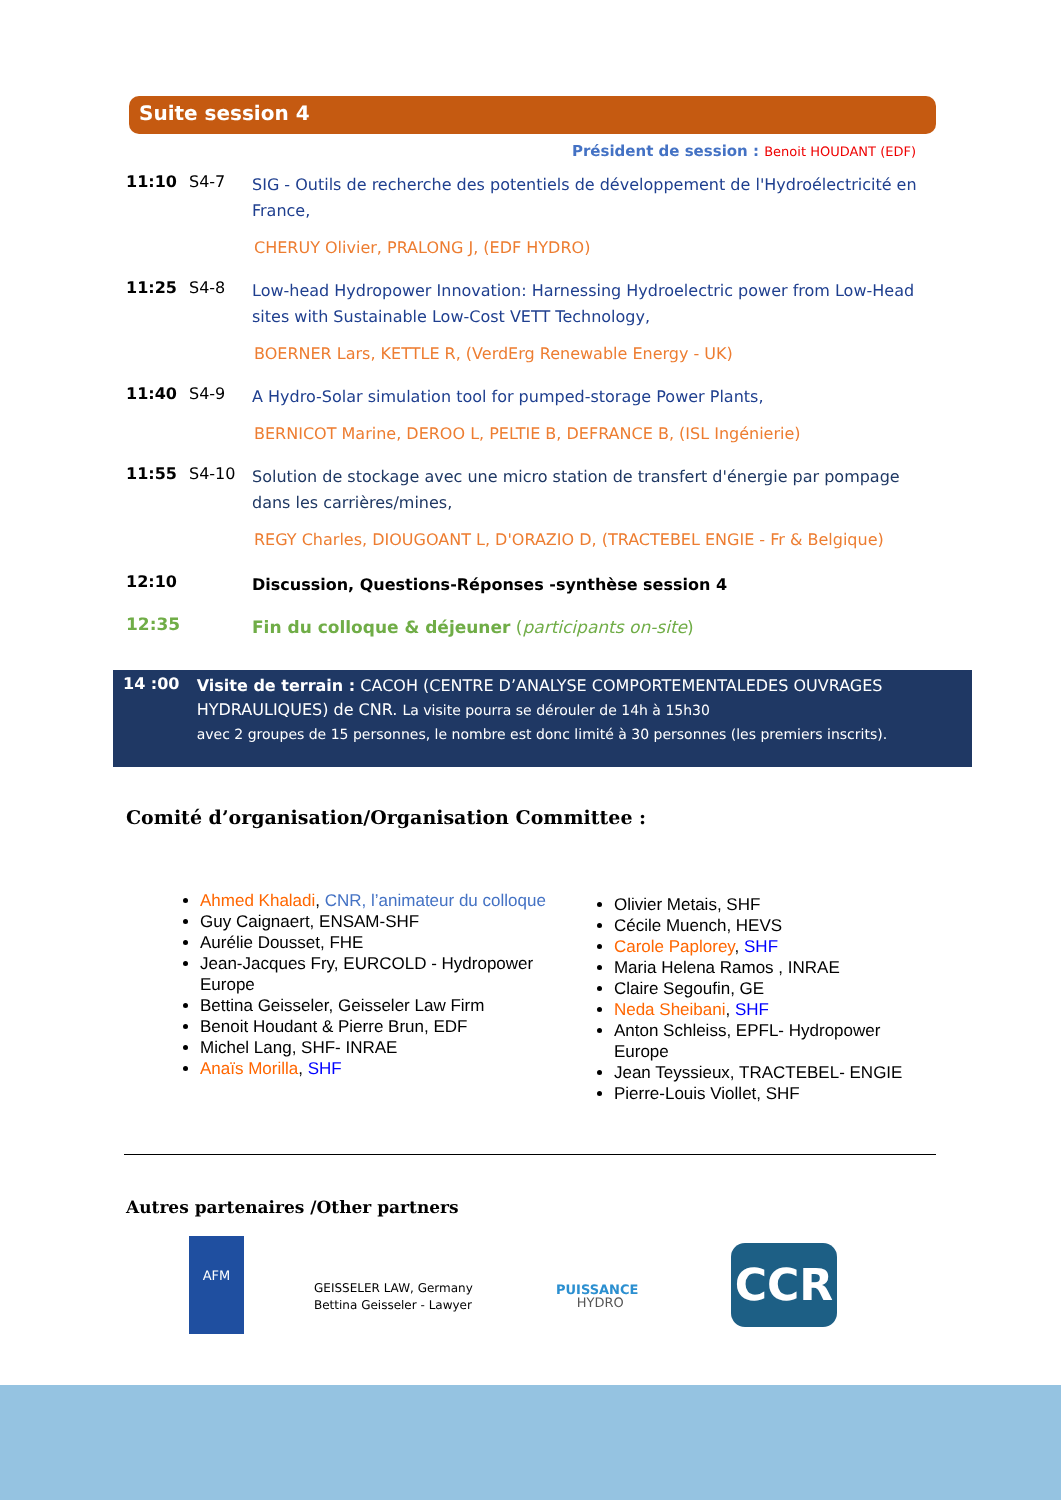Suite session 4
Président de session : Benoit HOUDANT (EDF)
11:10 S4-7
SIG - Outils de recherche des potentiels de développement de l'Hydroélectricité en France,
CHERUY Olivier, PRALONG J, (EDF HYDRO)
11:25 S4-8
Low-head Hydropower Innovation: Harnessing Hydroelectric power from Low-Head sites with Sustainable Low-Cost VETT Technology,
BOERNER Lars, KETTLE R, (VerdErg Renewable Energy - UK)
11:40 S4-9
A Hydro-Solar simulation tool for pumped-storage Power Plants,
BERNICOT Marine, DEROO L, PELTIE B, DEFRANCE B, (ISL Ingénierie)
11:55 S4-10
Solution de stockage avec une micro station de transfert d'énergie par pompage dans les carrières/mines,
REGY Charles, DIOUGOANT L, D'ORAZIO D, (TRACTEBEL ENGIE - Fr & Belgique)
12:10
Discussion, Questions-Réponses -synthèse session 4
12:35
Fin du colloque & déjeuner (participants on-site)
14 :00
Visite de terrain : CACOH (CENTRE D’ANALYSE COMPORTEMENTALEDES OUVRAGES HYDRAULIQUES) de CNR. La visite pourra se dérouler de 14h à 15h30
avec 2 groupes de 15 personnes, le nombre est donc limité à 30 personnes (les premiers inscrits).
Comité d’organisation/Organisation Committee :
Ahmed Khaladi, CNR, l’animateur du colloque
Guy Caignaert, ENSAM-SHF
Aurélie Dousset, FHE
Jean-Jacques Fry, EURCOLD - Hydropower Europe
Bettina Geisseler, Geisseler Law Firm
Benoit Houdant & Pierre Brun, EDF
Michel Lang, SHF- INRAE
Anaïs Morilla, SHF
Olivier Metais, SHF
Cécile Muench, HEVS
Carole Paplorey, SHF
Maria Helena Ramos , INRAE
Claire Segoufin, GE
Neda Sheibani, SHF
Anton Schleiss, EPFL- Hydropower Europe
Jean Teyssieux, TRACTEBEL- ENGIE
Pierre-Louis Viollet, SHF
Autres partenaires /Other partners
AFM
GEISSELER LAW, Germany
Bettina Geisseler - Lawyer
PUISSANCE
HYDRO
CCR